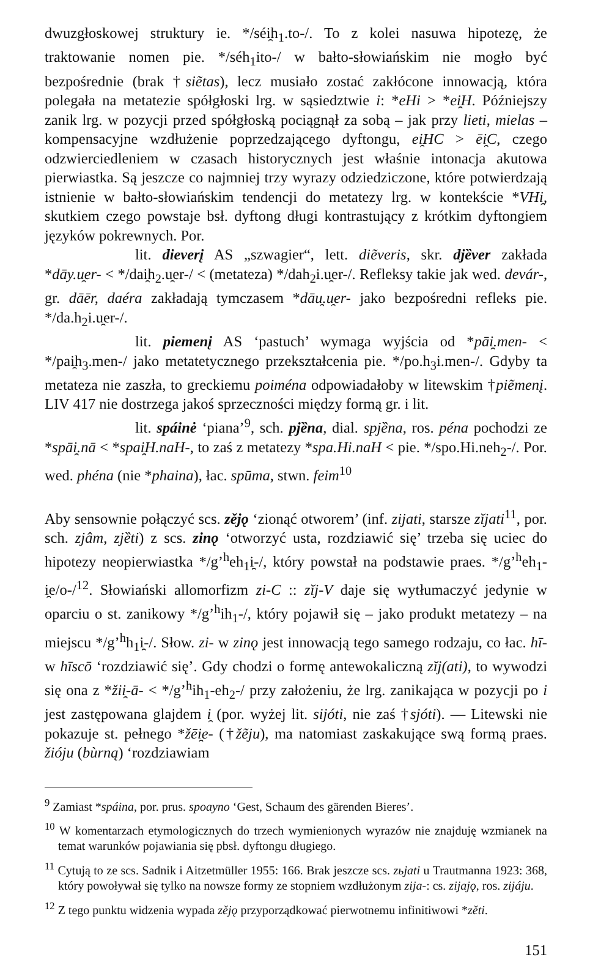dwuzgłoskowej struktury ie. */séi̯h<sub>1</sub>.to-/. To z kolei nasuwa hipotezę, że traktowanie nomen pie. */séh<sub>1</sub>ito-/ w bałto-słowiańskim nie mogło być bezpośrednie (brak †siẽtas), lecz musiało zostać zakłócone innowacją, która polegała na metatezie spółgłoski lrg. w sąsiedztwie i: *eHi > *ei̯H. Późniejszy zanik lrg. w pozycji przed spółgłoską pociągnął za sobą – jak przy lieti, mielas – kompensacyjne wzdłużenie poprzedzającego dyftongu, ei̯HC > ēi̯C, czego odzwierciedleniem w czasach historycznych jest właśnie intonacja akutowa pierwiastka. Są jeszcze co najmniej trzy wyrazy odziedziczone, które potwierdzają istnienie w bałto-słowiańskim tendencji do metatezy lrg. w kontekście *VHi̯, skutkiem czego powstaje bsł. dyftong długi kontrastujący z krótkim dyftongiem języków pokrewnych. Por.
lit. dieverį AS „szwagier“, lett. diẽveris, skr. djȅver zakłada *dāy.u̯er- < */dai̯h<sub>2</sub>.u̯er-/ < (metateza) */dah<sub>2</sub>i.u̯er-/. Refleksy takie jak wed. devár-, gr. dāēr, daéra zakładają tymczasem *dāu̯.u̯er- jako bezpośredni refleks pie. */da.h<sub>2</sub>i.u̯er-/.
lit. piemenį AS ‘pastuch’ wymaga wyjścia od *pāi̯.men- < */pai̯h<sub>3</sub>.men-/ jako metatetycznego przekształcenia pie. */po.h<sub>3</sub>i.men-/. Gdyby ta metateza nie zaszła, to greckiemu poiména odpowiadałoby w litewskim †piẽmenį. LIV 417 nie dostrzega jakoś sprzeczności między formą gr. i lit.
lit. spáinė ‘piana’<sup>9</sup>, sch. pjȅna, dial. spjȅna, ros. péna pochodzi ze *spāi̯.nā < *spai̯H.naH-, to zaś z metatezy *spa.Hi.naH < pie. */spo.Hi.neh<sub>2</sub>-/. Por. wed. phéna (nie *phaina), łac. spūma, stwn. feim<sup>10</sup>
Aby sensownie połączyć scs. zějǫ ‘zionąć otworem’ (inf. zijati, starsze zĭjati<sup>11</sup>, por. sch. zjâm, zjȅti) z scs. zinǫ ‘otworzyć usta, rozdziawić się’ trzeba się uciec do hipotezy neopierwiastka */g’<sup>h</sup>eh<sub>1</sub>i̯-/, który powstał na podstawie praes. */g’<sup>h</sup>eh<sub>1</sub>-i̯e/o-/<sup>12</sup>. Słowiański allomorfizm zi-C :: zĭj-V daje się wytłumaczyć jedynie w oparciu o st. zanikowy */g’<sup>h</sup>ih<sub>1</sub>-/, który pojawił się – jako produkt metatezy – na miejscu */g’<sup>h</sup>h<sub>1</sub>i̯-/. Słow. zi- w zinǫ jest innowacją tego samego rodzaju, co łac. hī- w hīscō ‘rozdziawić się’. Gdy chodzi o formę antewokaliczną zĭj(ati), to wywodzi się ona z *žii̯-ā- < */g’<sup>h</sup>ih<sub>1</sub>-eh<sub>2</sub>-/ przy założeniu, że lrg. zanikająca w pozycji po i jest zastępowana glajdem i̯ (por. wyżej lit. sijóti, nie zaś †sjóti). — Litewski nie pokazuje st. pełnego *žēi̯e- (†žẽju), ma natomiast zaskakujące swą formą praes. žióju (bùrną) ‘rozdziawiam
<sup>9</sup> Zamiast *spáina, por. prus. spoayno ‘Gest, Schaum des gärenden Bieres’.
<sup>10</sup> W komentarzach etymologicznych do trzech wymienionych wyrazów nie znajduję wzmianek na temat warunków pojawiania się pbsł. dyftongu długiego.
<sup>11</sup> Cytują to ze scs. Sadnik i Aitzetmüller 1955: 166. Brak jeszcze scs. zьjati u Trautmanna 1923: 368, który powoływał się tylko na nowsze formy ze stopniem wzdłużonym zija-: cs. zijajǫ, ros. zijáju.
<sup>12</sup> Z tego punktu widzenia wypada zějǫ przyporządkować pierwotnemu infinitiwowi *zěti.
151